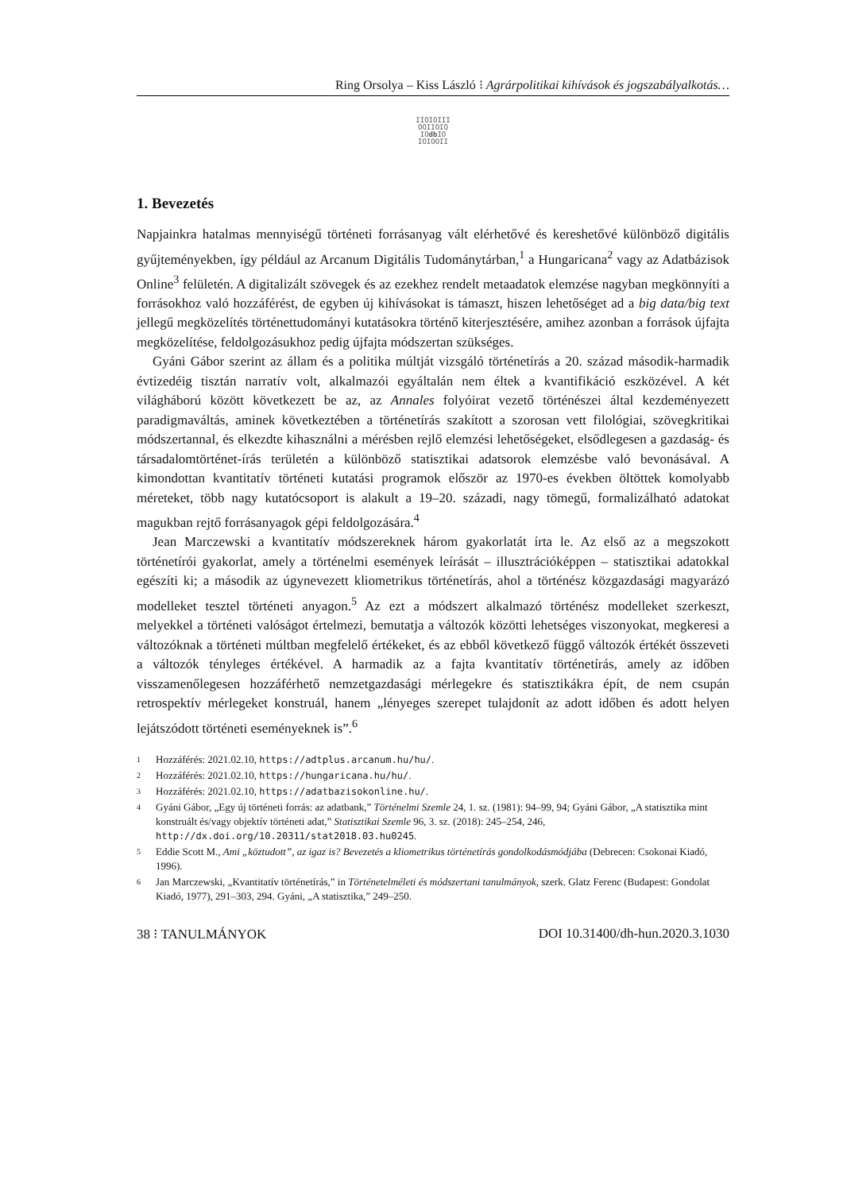Ring Orsolya – Kiss László ⁝ Agrárpolitikai kihívások és jogszabályalkotás…
IIOIOIII
OOIIOIO
IOdb IO
IOIOOII
1. Bevezetés
Napjainkra hatalmas mennyiségű történeti forrásanyag vált elérhetővé és kereshetővé különböző digitális gyűjteményekben, így például az Arcanum Digitális Tudománytárban,<sup>1</sup> a Hungaricana<sup>2</sup> vagy az Adatbázisok Online<sup>3</sup> felületén. A digitalizált szövegek és az ezekhez rendelt metaadatok elemzése nagyban megkönnyíti a forrásokhoz való hozzáférést, de egyben új kihívásokat is támaszt, hiszen lehetőséget ad a big data/big text jellegű megközelítés történettudományi kutatásokra történő kiterjesztésére, amihez azonban a források újfajta megközelítése, feldolgozásukhoz pedig újfajta módszertan szükséges.
Gyáni Gábor szerint az állam és a politika múltját vizsgáló történetírás a 20. század második-harmadik évtizedéig tisztán narratív volt, alkalmazói egyáltalán nem éltek a kvantifikáció eszközével. A két világháború között következett be az, az Annales folyóirat vezető történészei által kezdeményezett paradigmaváltás, aminek következtében a történetírás szakított a szorosan vett filológiai, szövegkritikai módszertannal, és elkezdte kihasználni a mérésben rejlő elemzési lehetőségeket, elsődlegesen a gazdaság- és társadalomtörténet-írás területén a különböző statisztikai adatsorok elemzésbe való bevonásával. A kimondottan kvantitatív történeti kutatási programok először az 1970-es években öltöttek komolyabb méreteket, több nagy kutatócsoport is alakult a 19–20. századi, nagy tömegű, formalizálható adatokat magukban rejtő forrásanyagok gépi feldolgozására.<sup>4</sup>
Jean Marczewski a kvantitatív módszereknek három gyakorlatát írta le. Az első az a megszokott történetírói gyakorlat, amely a történelmi események leírását – illusztrációképpen – statisztikai adatokkal egészíti ki; a második az úgynevezett kliometrikus történetírás, ahol a történész közgazdasági magyarázó modelleket tesztel történeti anyagon.<sup>5</sup> Az ezt a módszert alkalmazó történész modelleket szerkeszt, melyekkel a történeti valóságot értelmezi, bemutatja a változók közötti lehetséges viszonyokat, megkeresi a változóknak a történeti múltban megfelelő értékeket, és az ebből következő függő változók értékét összeveti a változók tényleges értékével. A harmadik az a fajta kvantitatív történetírás, amely az időben visszamenőlegesen hozzáférhető nemzetgazdasági mérlegekre és statisztikákra épít, de nem csupán retrospektív mérlegeket konstruál, hanem „lényeges szerepet tulajdonít az adott időben és adott helyen lejátszódott történeti eseményeknek is”.<sup>6</sup>
1 Hozzáférés: 2021.02.10, https://adtplus.arcanum.hu/hu/.
2 Hozzáférés: 2021.02.10, https://hungaricana.hu/hu/.
3 Hozzáférés: 2021.02.10, https://adatbazisokonline.hu/.
4 Gyáni Gábor, „Egy új történeti forrás: az adatbank,” Történelmi Szemle 24, 1. sz. (1981): 94–99, 94; Gyáni Gábor, „A statisztika mint konstruált és/vagy objektív történeti adat,” Statisztikai Szemle 96, 3. sz. (2018): 245–254, 246, http://dx.doi.org/10.20311/stat2018.03.hu0245.
5 Eddie Scott M., Ami „köztudott”, az igaz is? Bevezetés a kliometrikus történetírás gondolkodásmódjába (Debrecen: Csokonai Kiadó, 1996).
6 Jan Marczewski, „Kvantitatív történetírás,” in Történetelméleti és módszertani tanulmányok, szerk. Glatz Ferenc (Budapest: Gondolat Kiadó, 1977), 291–303, 294. Gyáni, „A statisztika,” 249–250.
38 ⁝ TANULMÁNYOK DOI 10.31400/dh-hun.2020.3.1030